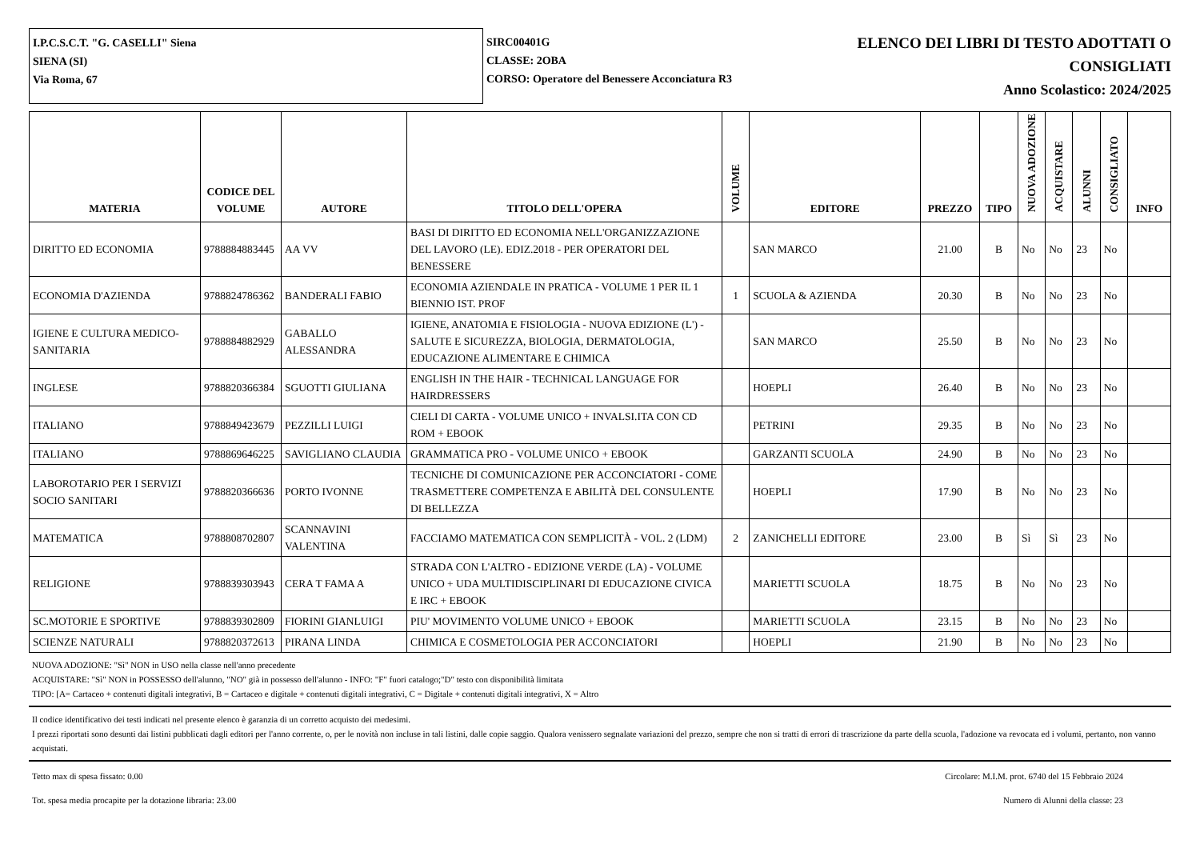I.P.C.S.C.T. "G. CASELLI" Siena
SIENA (SI)
Via Roma, 67
SIRC00401G
CLASSE: 2OBA
CORSO: Operatore del Benessere Acconciatura R3
ELENCO DEI LIBRI DI TESTO ADOTTATI O
CONSIGLIATI
Anno Scolastico: 2024/2025
| MATERIA | CODICE DEL VOLUME | AUTORE | TITOLO DELL'OPERA | VOLUME | EDITORE | PREZZO | TIPO | NUOVA ADOZIONE | ACQUISTARE | ALUNNI | CONSIGLIATO | INFO |
| --- | --- | --- | --- | --- | --- | --- | --- | --- | --- | --- | --- | --- |
| DIRITTO ED ECONOMIA | 9788884883445 | AA VV | BASI DI DIRITTO ED ECONOMIA NELL'ORGANIZZAZIONE DEL LAVORO (LE). EDIZ.2018 - PER OPERATORI DEL BENESSERE | | SAN MARCO | 21.00 | B | No | No | 23 | No | |
| ECONOMIA D'AZIENDA | 9788824786362 | BANDERALI FABIO | ECONOMIA AZIENDALE IN PRATICA - VOLUME 1 PER IL 1 BIENNIO IST. PROF | 1 | SCUOLA & AZIENDA | 20.30 | B | No | No | 23 | No | |
| IGIENE E CULTURA MEDICO-SANITARIA | 9788884882929 | GABALLO ALESSANDRA | IGIENE, ANATOMIA E FISIOLOGIA - NUOVA EDIZIONE (L') - SALUTE E SICUREZZA, BIOLOGIA, DERMATOLOGIA, EDUCAZIONE ALIMENTARE E CHIMICA | | SAN MARCO | 25.50 | B | No | No | 23 | No | |
| INGLESE | 9788820366384 | SGUOTTI GIULIANA | ENGLISH IN THE HAIR - TECHNICAL LANGUAGE FOR HAIRDRESSERS | | HOEPLI | 26.40 | B | No | No | 23 | No | |
| ITALIANO | 9788849423679 | PEZZILLI LUIGI | CIELI DI CARTA - VOLUME UNICO + INVALSI.ITA CON CD ROM + EBOOK | | PETRINI | 29.35 | B | No | No | 23 | No | |
| ITALIANO | 9788869646225 | SAVIGLIANO CLAUDIA | GRAMMATICA PRO - VOLUME UNICO + EBOOK | | GARZANTI SCUOLA | 24.90 | B | No | No | 23 | No | |
| LABOROTARIO PER I SERVIZI SOCIO SANITARI | 9788820366636 | PORTO IVONNE | TECNICHE DI COMUNICAZIONE PER ACCONCIATORI - COME TRASMETTERE COMPETENZA E ABILITÀ DEL CONSULENTE DI BELLEZZA | | HOEPLI | 17.90 | B | No | No | 23 | No | |
| MATEMATICA | 9788808702807 | SCANNAVINI VALENTINA | FACCIAMO MATEMATICA CON SEMPLICITÀ - VOL. 2 (LDM) | 2 | ZANICHELLI EDITORE | 23.00 | B | Sì | Sì | 23 | No | |
| RELIGIONE | 9788839303943 | CERA T FAMA A | STRADA CON L'ALTRO - EDIZIONE VERDE (LA) - VOLUME UNICO + UDA MULTIDISCIPLINARI DI EDUCAZIONE CIVICA E IRC + EBOOK | | MARIETTI SCUOLA | 18.75 | B | No | No | 23 | No | |
| SC.MOTORIE E SPORTIVE | 9788839302809 | FIORINI GIANLUIGI | PIU' MOVIMENTO VOLUME UNICO + EBOOK | | MARIETTI SCUOLA | 23.15 | B | No | No | 23 | No | |
| SCIENZE NATURALI | 9788820372613 | PIRANA LINDA | CHIMICA E COSMETOLOGIA PER ACCONCIATORI | | HOEPLI | 21.90 | B | No | No | 23 | No | |
NUOVA ADOZIONE: "Sì" NON in USO nella classe nell'anno precedente
ACQUISTARE: "Sì" NON in POSSESSO dell'alunno, "NO" già in possesso dell'alunno - INFO: "F" fuori catalogo;"D" testo con disponibilità limitata
TIPO: [A= Cartaceo + contenuti digitali integrativi, B = Cartaceo e digitale + contenuti digitali integrativi, C = Digitale + contenuti digitali integrativi, X = Altro
Il codice identificativo dei testi indicati nel presente elenco è garanzia di un corretto acquisto dei medesimi.
I prezzi riportati sono desunti dai listini pubblicati dagli editori per l'anno corrente, o, per le novità non incluse in tali listini, dalle copie saggio. Qualora venissero segnalate variazioni del prezzo, sempre che non si tratti di errori di trascrizione da parte della scuola, l'adozione va revocata ed i volumi, pertanto, non vanno acquistati.
Tetto max di spesa fissato: 0.00 Circolare: M.I.M. prot. 6740 del 15 Febbraio 2024
Tot. spesa media procapite per la dotazione libraria: 23.00 Numero di Alunni della classe: 23